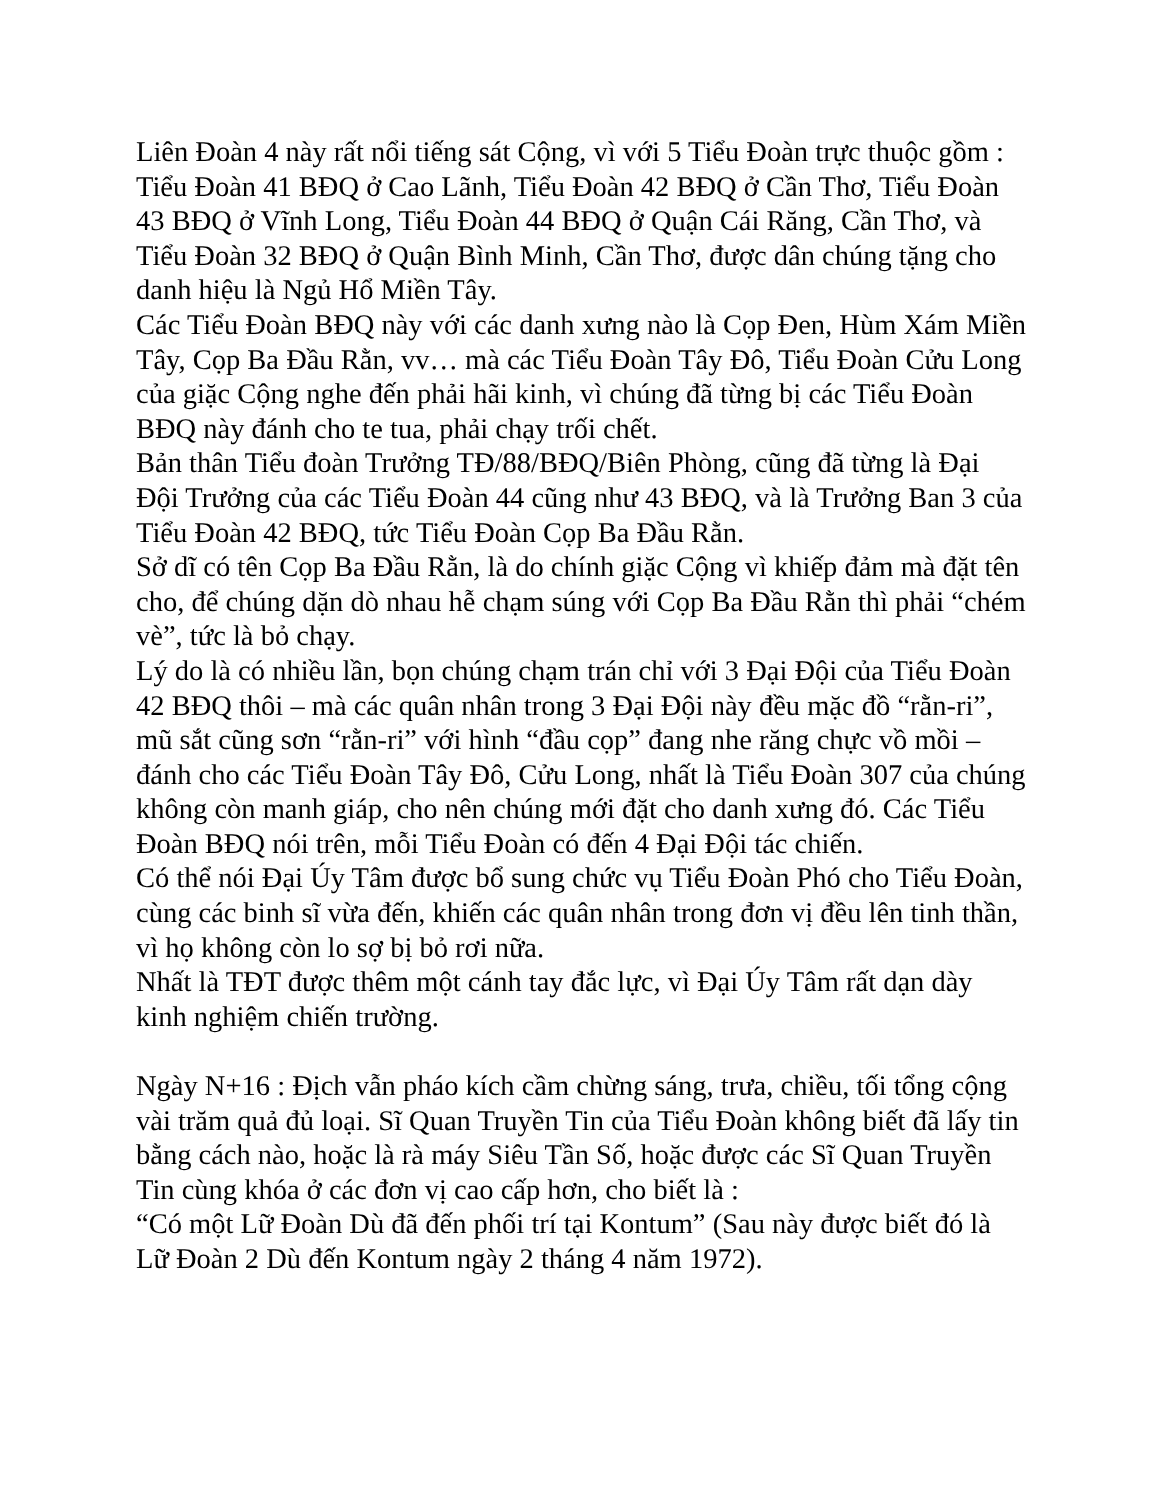Liên Đoàn 4 này rất nổi tiếng sát Cộng, vì với 5 Tiểu Đoàn trực thuộc gồm : Tiểu Đoàn 41 BĐQ ở Cao Lãnh, Tiểu Đoàn 42 BĐQ ở Cần Thơ, Tiểu Đoàn 43 BĐQ ở Vĩnh Long, Tiểu Đoàn 44 BĐQ ở Quận Cái Răng, Cần Thơ, và Tiểu Đoàn 32 BĐQ ở Quận Bình Minh, Cần Thơ, được dân chúng tặng cho danh hiệu là Ngủ Hổ Miền Tây.
Các Tiểu Đoàn BĐQ này với các danh xưng nào là Cọp Đen, Hùm Xám Miền Tây, Cọp Ba Đầu Rằn, vv… mà các Tiểu Đoàn Tây Đô, Tiểu Đoàn Cửu Long của giặc Cộng nghe đến phải hãi kinh, vì chúng đã từng bị các Tiểu Đoàn BĐQ này đánh cho te tua, phải chạy trối chết.
Bản thân Tiểu đoàn Trưởng TĐ/88/BĐQ/Biên Phòng, cũng đã từng là Đại Đội Trưởng của các Tiểu Đoàn 44 cũng như 43 BĐQ, và là Trưởng Ban 3 của Tiểu Đoàn 42 BĐQ, tức Tiểu Đoàn Cọp Ba Đầu Rằn.
Sở dĩ có tên Cọp Ba Đầu Rằn, là do chính giặc Cộng vì khiếp đảm mà đặt tên cho, để chúng dặn dò nhau hễ chạm súng với Cọp Ba Đầu Rằn thì phải “chém vè”, tức là bỏ chạy.
Lý do là có nhiều lần, bọn chúng chạm trán chỉ với 3 Đại Đội của Tiểu Đoàn 42 BĐQ thôi – mà các quân nhân trong 3 Đại Đội này đều mặc đồ “rằn-ri”, mũ sắt cũng sơn “rằn-ri” với hình “đầu cọp” đang nhe răng chực vồ mồi – đánh cho các Tiểu Đoàn Tây Đô, Cửu Long, nhất là Tiểu Đoàn 307 của chúng không còn manh giáp, cho nên chúng mới đặt cho danh xưng đó. Các Tiểu Đoàn BĐQ nói trên, mỗi Tiểu Đoàn có đến 4 Đại Đội tác chiến.
Có thể nói Đại Úy Tâm được bổ sung chức vụ Tiểu Đoàn Phó cho Tiểu Đoàn, cùng các binh sĩ vừa đến, khiến các quân nhân trong đơn vị đều lên tinh thần, vì họ không còn lo sợ bị bỏ rơi nữa.
Nhất là TĐT được thêm một cánh tay đắc lực, vì Đại Úy Tâm rất dạn dày kinh nghiệm chiến trường.
Ngày N+16 : Địch vẫn pháo kích cầm chừng sáng, trưa, chiều, tối tổng cộng vài trăm quả đủ loại. Sĩ Quan Truyền Tin của Tiểu Đoàn không biết đã lấy tin bằng cách nào, hoặc là rà máy Siêu Tần Số, hoặc được các Sĩ Quan Truyền Tin cùng khóa ở các đơn vị cao cấp hơn, cho biết là :
“Có một Lữ Đoàn Dù đã đến phối trí tại Kontum” (Sau này được biết đó là Lữ Đoàn 2 Dù đến Kontum ngày 2 tháng 4 năm 1972).